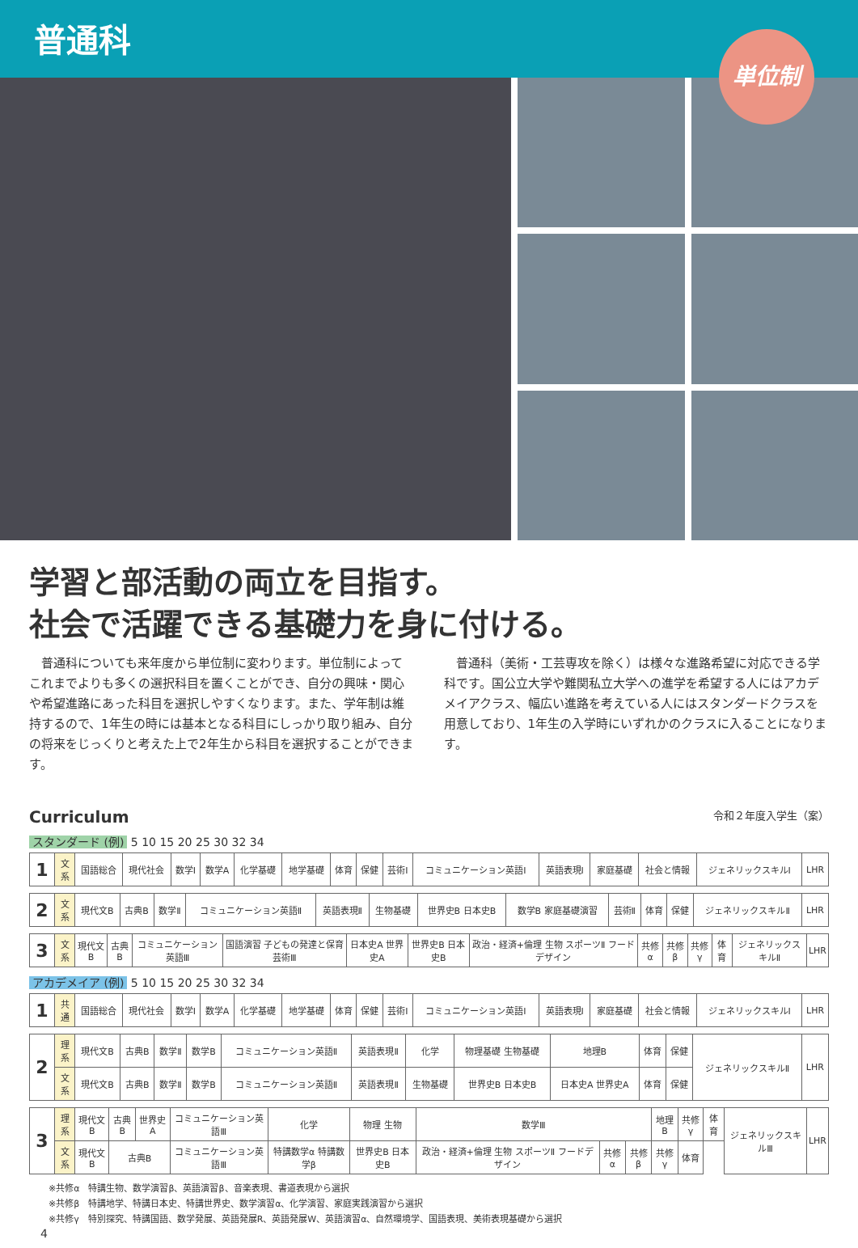普通科
単位制
学習と部活動の両立を目指す。
社会で活躍できる基礎力を身に付ける。
普通科についても来年度から単位制に変わります。単位制によってこれまでよりも多くの選択科目を置くことができ、自分の興味・関心や希望進路にあった科目を選択しやすくなります。また、学年制は維持するので、1年生の時には基本となる科目にしっかり取り組み、自分の将来をじっくりと考えた上で2年生から科目を選択することができます。
普通科（美術・工芸専攻を除く）は様々な進路希望に対応できる学科です。国公立大学や難関私立大学への進学を希望する人にはアカデメイアクラス、幅広い進路を考えている人にはスタンダードクラスを用意しており、1年生の入学時にいずれかのクラスに入ることになります。
Curriculum 令和２年度入学生（案）
スタンダード (例) 5 10 15 20 25 30 32 34
| 1 | 文系 | 国語総合 | 現代社会 | 数学Ⅰ | 数学A | 化学基礎 | 地学基礎 | 体育 | 保健 | 芸術Ⅰ | コミュニケーション英語Ⅰ | 英語表現Ⅰ | 家庭基礎 | 社会と情報 | ジェネリックスキルⅠ | LHR |
| 2 | 文系 | 現代文B | 古典B | 数学Ⅱ | コミュニケーション英語Ⅱ | 英語表現Ⅱ | 生物基礎 | 世界史B 日本史B | 数学B 家庭基礎演習 | 芸術Ⅱ | 体育 | 保健 | ジェネリックスキルⅡ | LHR |
| 3 | 文系 | 現代文B | 古典B | コミュニケーション英語Ⅲ | 国語演習 子どもの発達と保育 芸術Ⅲ | 日本史A 世界史A | 世界史B 日本史B | 政治・経済+倫理 生物 スポーツⅡ フードデザイン | 共修α | 共修β | 共修γ | 体育 | ジェネリックスキルⅡ | LHR |
アカデメイア (例) 5 10 15 20 25 30 32 34
| 1 | 共通 | 国語総合 | 現代社会 | 数学Ⅰ | 数学A | 化学基礎 | 地学基礎 | 体育 | 保健 | 芸術Ⅰ | コミュニケーション英語Ⅰ | 英語表現Ⅰ | 家庭基礎 | 社会と情報 | ジェネリックスキルⅠ | LHR |
| 2 | 理系 | 現代文B | 古典B | 数学Ⅱ | 数学B | コミュニケーション英語Ⅱ | 英語表現Ⅱ | 化学 | 物理基礎 生物基礎 | 地理B | 体育 | 保健 | ジェネリックスキルⅡ | LHR |
| | 文系 | 現代文B | 古典B | 数学Ⅱ | 数学B | コミュニケーション英語Ⅱ | 英語表現Ⅱ | 生物基礎 | 世界史B 日本史B | 日本史A 世界史A | 体育 | 保健 | | |
| 3 | 理系 | 現代文B | 古典B | 世界史A | コミュニケーション英語Ⅲ | 化学 | 物理 生物 | 数学Ⅲ | | | 地理B | 共修γ | 体育 | ジェネリックスキルⅢ | LHR |
| | 文系 | 現代文B | 古典B | | コミュニケーション英語Ⅲ | 特講数学α 特講数学β | 世界史B 日本史B | 政治・経済+倫理 生物 スポーツⅡ フードデザイン | 共修α | 共修β | 共修γ | 体育 | | | |
※共修α　特講生物、数学演習β、英語演習β、音楽表現、書道表現から選択
※共修β　特講地学、特講日本史、特講世界史、数学演習α、化学演習、家庭実践演習から選択
※共修γ　特別探究、特講国語、数学発展、英語発展R、英語発展W、英語演習α、自然環境学、国語表現、美術表現基礎から選択
4